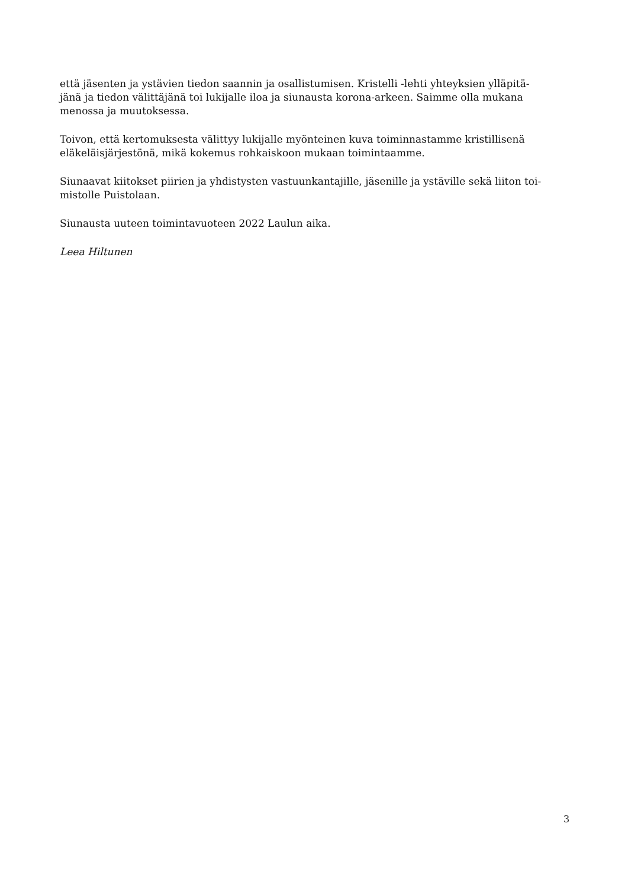että jäsenten ja ystävien tiedon saannin ja osallistumisen. Kristelli -lehti yhteyksien ylläpitä-
jänä ja tiedon välittäjänä toi lukijalle iloa ja siunausta korona-arkeen. Saimme olla mukana
menossa ja muutoksessa.
Toivon, että kertomuksesta välittyy lukijalle myönteinen kuva toiminnastamme kristillisenä
eläkeläisjärjestönä, mikä kokemus rohkaiskoon mukaan toimintaamme.
Siunaavat kiitokset piirien ja yhdistysten vastuunkantajille, jäsenille ja ystäville sekä liiton toi-
mistolle Puistolaan.
Siunausta uuteen toimintavuoteen 2022 Laulun aika.
Leea Hiltunen
3